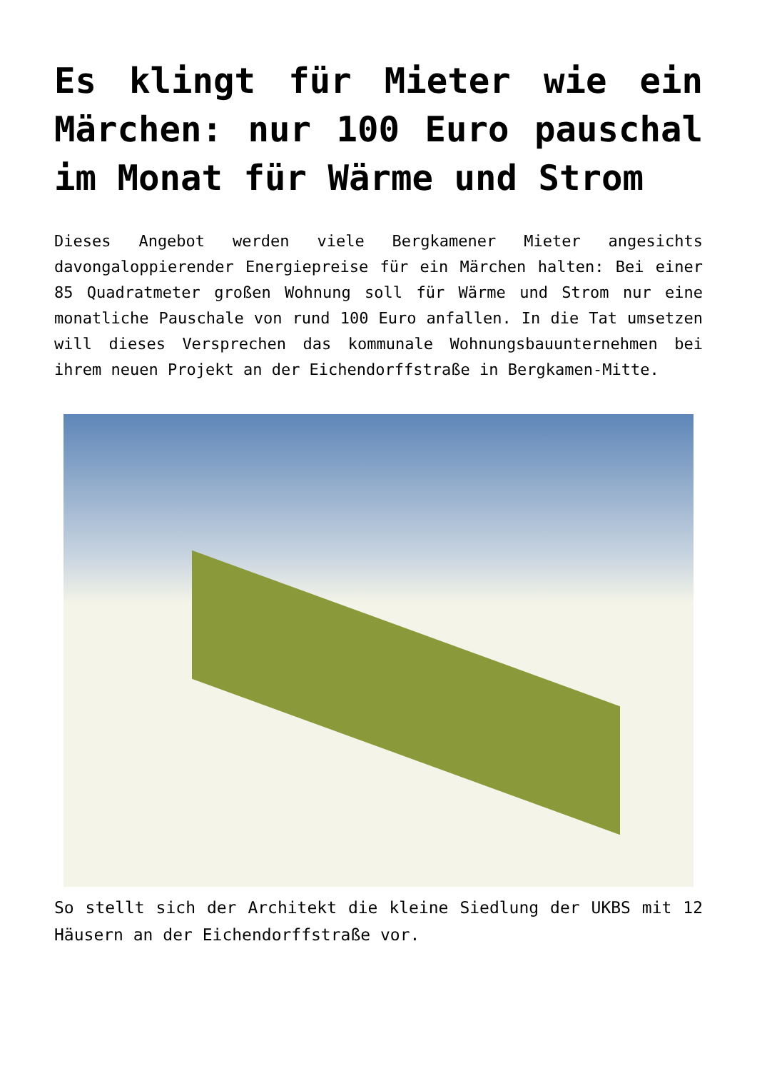Es klingt für Mieter wie ein Märchen: nur 100 Euro pauschal im Monat für Wärme und Strom
Dieses Angebot werden viele Bergkamener Mieter angesichts davongaloppierender Energiepreise für ein Märchen halten: Bei einer 85 Quadratmeter großen Wohnung soll für Wärme und Strom nur eine monatliche Pauschale von rund 100 Euro anfallen. In die Tat umsetzen will dieses Versprechen das kommunale Wohnungsbauunternehmen bei ihrem neuen Projekt an der Eichendorffstraße in Bergkamen-Mitte.
So stellt sich der Architekt die kleine Siedlung der UKBS mit 12 Häusern an der Eichendorffstraße vor.